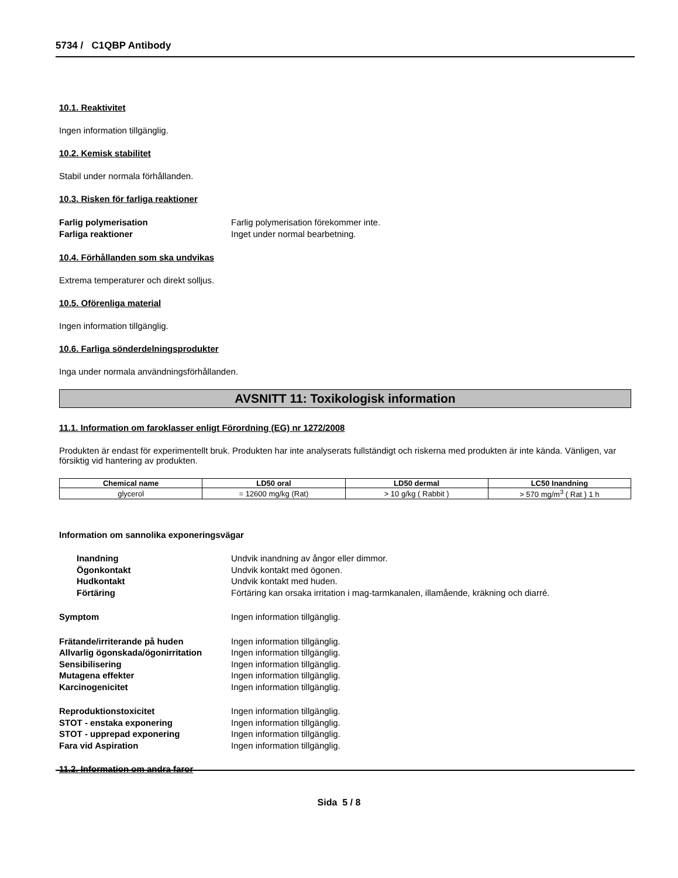5734 / C1QBP Antibody
10.1. Reaktivitet
Ingen information tillgänglig.
10.2. Kemisk stabilitet
Stabil under normala förhållanden.
10.3. Risken för farliga reaktioner
Farlig polymerisation Farlig polymerisation förekommer inte. Farliga reaktioner Inget under normal bearbetning.
10.4. Förhållanden som ska undvikas
Extrema temperaturer och direkt solljus.
10.5. Oförenliga material
Ingen information tillgänglig.
10.6. Farliga sönderdelningsprodukter
Inga under normala användningsförhållanden.
AVSNITT 11: Toxikologisk information
11.1. Information om faroklasser enligt Förordning (EG) nr 1272/2008
Produkten är endast för experimentellt bruk. Produkten har inte analyserats fullständigt och riskerna med produkten är inte kända. Vänligen, var försiktig vid hantering av produkten.
| Chemical name | LD50 oral | LD50 dermal | LC50 Inandning |
| --- | --- | --- | --- |
| glycerol | = 12600 mg/kg (Rat) | > 10 g/kg ( Rabbit ) | > 570 mg/m<sup>3</sup> ( Rat ) 1 h |
Information om sannolika exponeringsvägar
Inandning Undvik inandning av ångor eller dimmor. Ögonkontakt Undvik kontakt med ögonen. Hudkontakt Undvik kontakt med huden. Förtäring Förtäring kan orsaka irritation i mag-tarmkanalen, illamående, kräkning och diarré.
Symptom Ingen information tillgänglig.
Frätande/irriterande på huden Ingen information tillgänglig. Allvarlig ögonskada/ögonirritation Ingen information tillgänglig. Sensibilisering Ingen information tillgänglig. Mutagena effekter Ingen information tillgänglig. Karcinogenicitet Ingen information tillgänglig.
Reproduktionstoxicitet Ingen information tillgänglig. STOT - enstaka exponering Ingen information tillgänglig. STOT - upprepad exponering Ingen information tillgänglig. Fara vid Aspiration Ingen information tillgänglig.
11.2. Information om andra faror
Sida 5 / 8